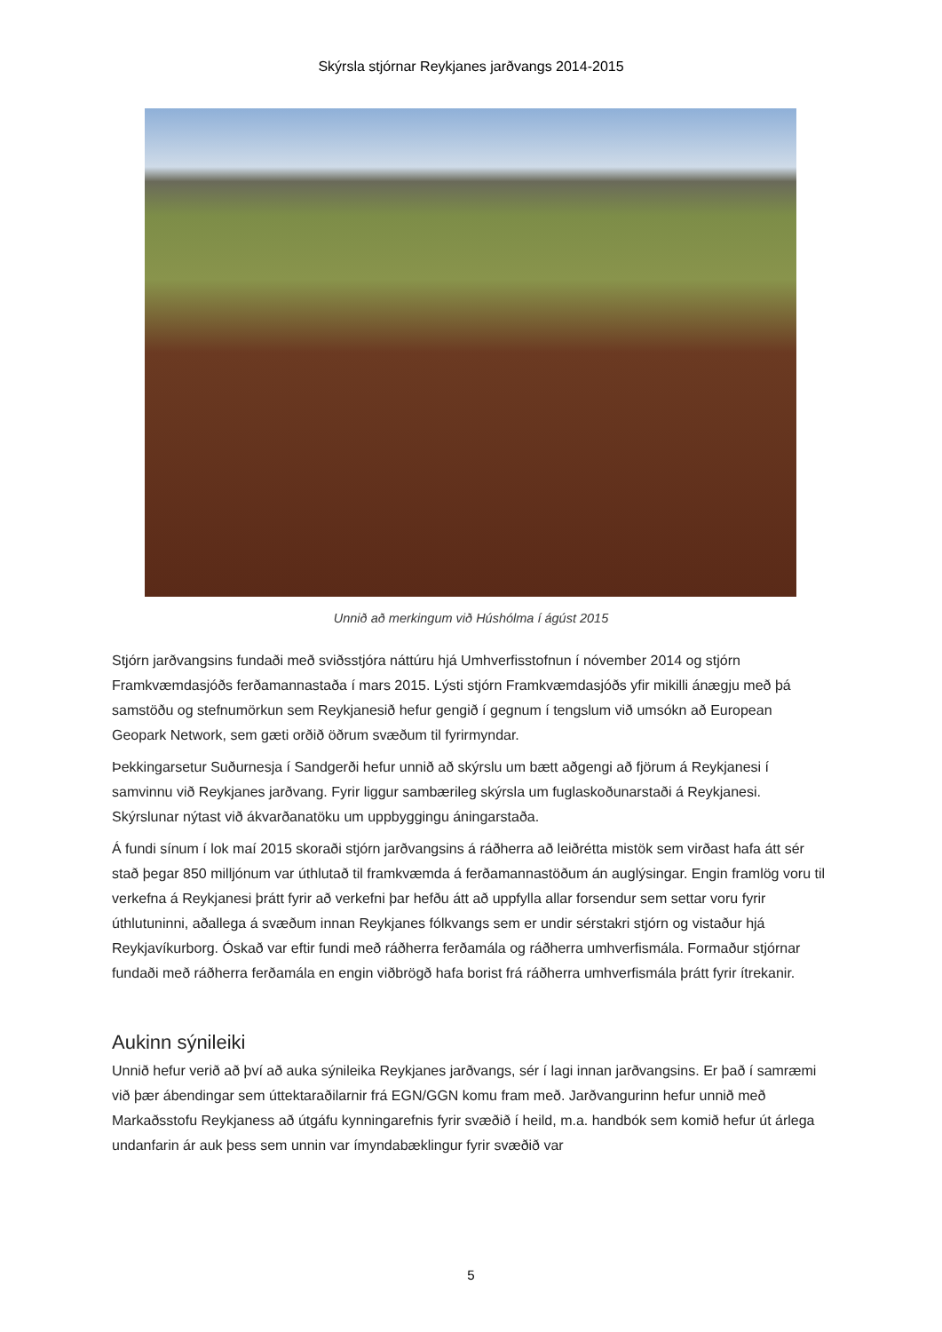Skýrsla stjórnar Reykjanes jarðvangs 2014-2015
Unnið að merkingum við Húshólma í ágúst 2015
Stjórn jarðvangsins fundaði með sviðsstjóra náttúru hjá Umhverfisstofnun í nóvember 2014 og stjórn Framkvæmdasjóðs ferðamannastaða í mars 2015. Lýsti stjórn Framkvæmdasjóðs yfir mikilli ánægju með þá samstöðu og stefnumörkun sem Reykjanesið hefur gengið í gegnum í tengslum við umsókn að European Geopark Network, sem gæti orðið öðrum svæðum til fyrirmyndar.
Þekkingarsetur Suðurnesja í Sandgerði hefur unnið að skýrslu um bætt aðgengi að fjörum á Reykjanesi í samvinnu við Reykjanes jarðvang. Fyrir liggur sambærileg skýrsla um fuglaskoðunarstaði á Reykjanesi. Skýrslunar nýtast við ákvarðanatöku um uppbyggingu áningarstaða.
Á fundi sínum í lok maí 2015 skoraði stjórn jarðvangsins á ráðherra að leiðrétta mistök sem virðast hafa átt sér stað þegar 850 milljónum var úthlutað til framkvæmda á ferðamannastöðum án auglýsingar. Engin framlög voru til verkefna á Reykjanesi þrátt fyrir að verkefni þar hefðu átt að uppfylla allar forsendur sem settar voru fyrir úthlutuninni, aðallega á svæðum innan Reykjanes fólkvangs sem er undir sérstakri stjórn og vistaður hjá Reykjavíkurborg. Óskað var eftir fundi með ráðherra ferðamála og ráðherra umhverfismála. Formaður stjórnar fundaði með ráðherra ferðamála en engin viðbrögð hafa borist frá ráðherra umhverfismála þrátt fyrir ítrekanir.
Aukinn sýnileiki
Unnið hefur verið að því að auka sýnileika Reykjanes jarðvangs, sér í lagi innan jarðvangsins. Er það í samræmi við þær ábendingar sem úttektaraðilarnir frá EGN/GGN komu fram með. Jarðvangurinn hefur unnið með Markaðsstofu Reykjaness að útgáfu kynningarefnis fyrir svæðið í heild, m.a. handbók sem komið hefur út árlega undanfarin ár auk þess sem unnin var ímyndabæklingur fyrir svæðið var
5